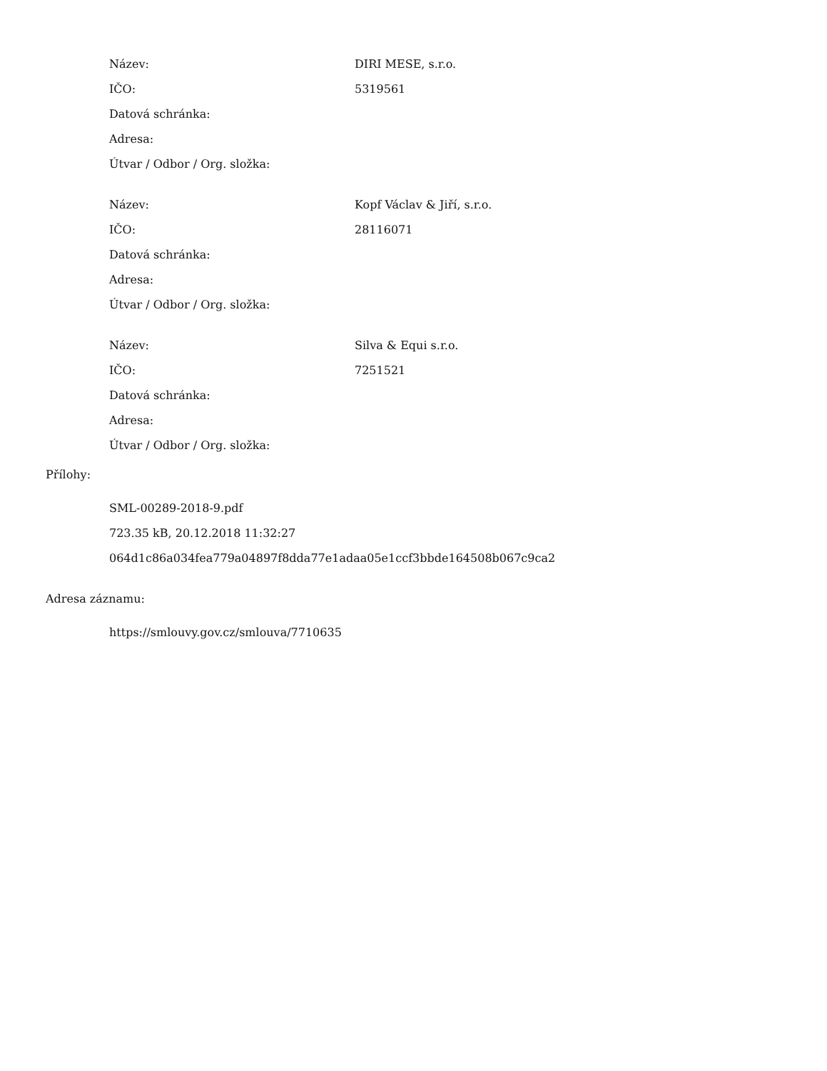| Název: | DIRI MESE, s.r.o. |
| IČO: | 5319561 |
| Datová schránka: | |
| Adresa: | |
| Útvar / Odbor / Org. složka: | |
| Název: | Kopf Václav & Jiří, s.r.o. |
| IČO: | 28116071 |
| Datová schránka: | |
| Adresa: | |
| Útvar / Odbor / Org. složka: | |
| Název: | Silva & Equi s.r.o. |
| IČO: | 7251521 |
| Datová schránka: | |
| Adresa: | |
| Útvar / Odbor / Org. složka: | |
Přílohy:
SML-00289-2018-9.pdf
723.35 kB, 20.12.2018 11:32:27
064d1c86a034fea779a04897f8dda77e1adaa05e1ccf3bbde164508b067c9ca2
Adresa záznamu:
https://smlouvy.gov.cz/smlouva/7710635